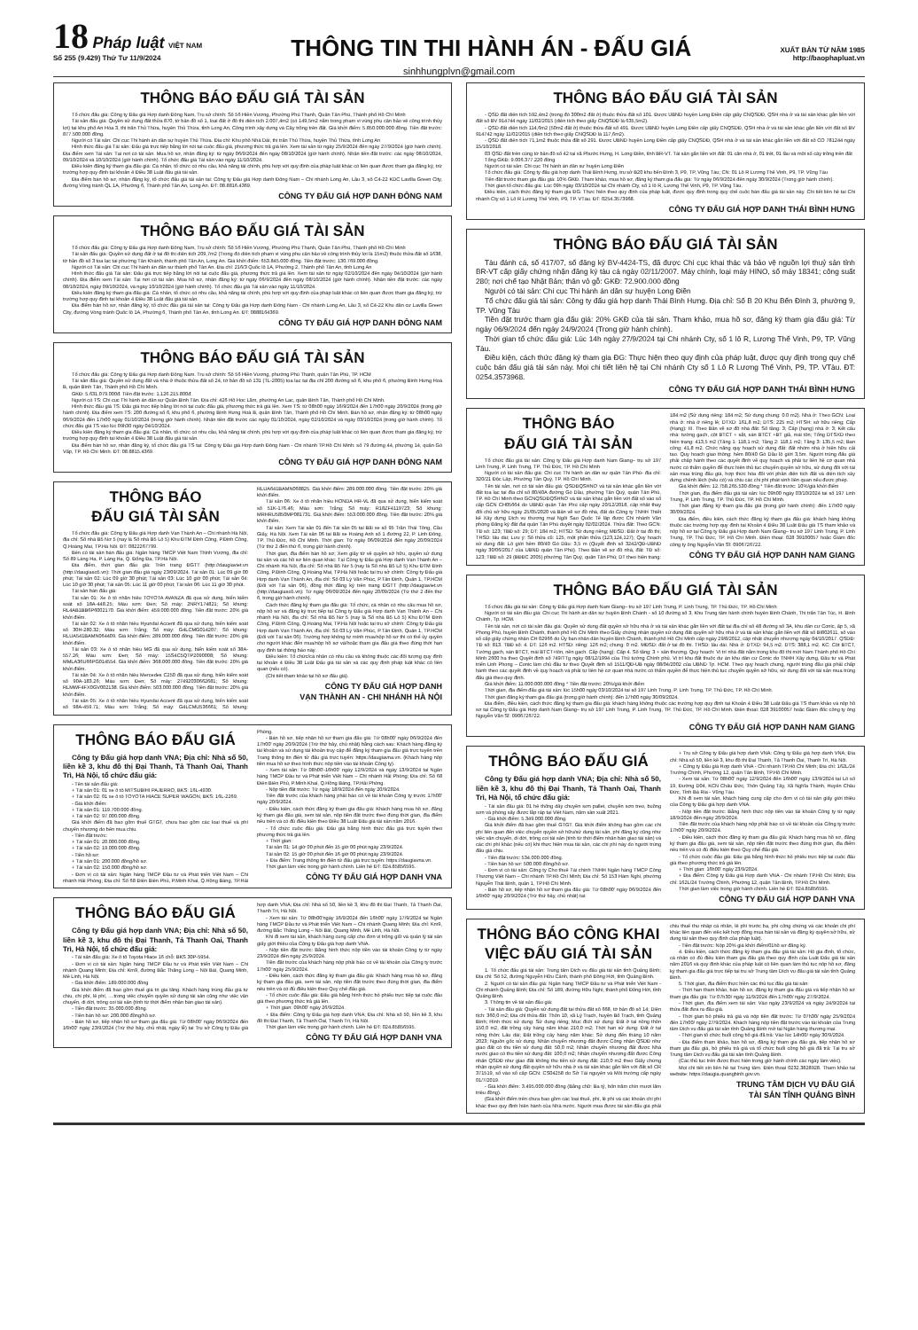18 Pháp luật VIỆT NAM
Số 255 (9.429) Thứ Tư 11/9/2024
THÔNG TIN THI HÀNH ÁN - ĐẤU GIÁ
XUẤT BẢN TỪ NĂM 1985
http://baophapluat.vn
sinhhungplvn@gmail.com
THÔNG BÁO ĐẤU GIÁ TÀI SẢN
Tổ chức đấu giá: Công ty Đấu giá Hợp danh Đông Nam, Trụ sở chính: Số 56 Hiền Vương, Phường Phú Thạnh, Quận Tân Phú, Thành phố Hồ Chí Minh
Tài sản đấu giá: Quyền sử dụng đất thửa 870, tờ bản đồ số 1, loại đất ở đô thị diện tích 2.007,4m2 (có 149,5m2 nằm trong phạm vi vùng phụ cận bảo vệ công trình thủy lợi) tại khu phố An Hòa 3, thị trấn Thủ Thừa, huyện Thủ Thừa, tỉnh Long An, Công trình xây dựng và Cây trồng trên đất. Giá khởi điểm: 5.850.000.000 đồng. Tiền đặt trước: 877.500.000 đồng.
Người có Tài sản: Chi cục Thi hành án dân sự huyện Thủ Thừa. Địa chỉ: Khu phố Nhà Dài, thị trấn Thủ Thừa, huyện Thủ Thừa, tỉnh Long An
Hình thức đấu giá Tài sản: Đấu giá trực tiếp bằng lời nói tại cuộc đấu giá, phương thức trả giá lên. Xem tài sản từ ngày 25/9/2024 đến ngày 27/9/2024 (giờ hành chính). Địa điểm xem Tài sản: Tại nơi có tài sản. Mua hồ sơ, nhận đăng ký: từ ngày 06/9/2024 đến ngày 08/10/2024 (giờ hành chính). Nhận tiền đặt trước: các ngày 08/10/2024, 09/10/2024 và 10/10/2024 (giờ hành chính). Tổ chức đấu giá Tài sản vào ngày 11/10/2024.
Điều kiện đăng ký tham gia đấu giá: Cá nhân, tổ chức có nhu cầu, khả năng tài chính, phù hợp với quy định của pháp luật khác có liên quan được tham gia đăng ký, trừ trường hợp quy định tại khoản 4 Điều 38 Luật đấu giá tài sản.
Địa điểm bán hồ sơ, nhận đăng ký, tổ chức đấu giá tài sản tại: Công ty Đấu giá Hợp danh Đông Nam – Chi nhánh Long An, Lầu 3, số C4-22 KDC Lavilla Green City, đường Vòng tránh QL 1A, Phường 6, Thành phố Tân An, Long An. ĐT: 08.8816.4369.
CÔNG TY ĐẤU GIÁ HỢP DANH ĐÔNG NAM
THÔNG BÁO ĐẤU GIÁ TÀI SẢN
Tổ chức đấu giá: Công ty Đấu giá Hợp danh Đông Nam, Trụ sở chính: Số 56 Hiền Vương, Phường Phú Thạnh, Quận Tân Phú, Thành phố Hồ Chí Minh
Tài sản đấu giá: Quyền sử dụng đất ở tại đô thị diện tích 209,7m2 (Trong đó diện tích phạm vi vùng phụ cận bảo vệ công trình thủy lợi là 15m2) thuộc thửa đất số 1638, tờ bản đồ số 3 tọa lạc tại phường Tân Khánh, thành phố Tân An, Long An. Giá khởi điểm: 653.845.000 đồng. Tiền đặt trước: 130.769.000 đồng.
Người có Tài sản: Chi cục Thi hành án dân sự thành phố Tân An. Địa chỉ: 216/3 Quốc lộ 1A, Phường 2, Thành phố Tân An, tỉnh Long An
Hình thức đấu giá Tài sản: Đấu giá trực tiếp bằng lời nói tại cuộc đấu giá, phương thức trả giá lên. Xem tài sản từ ngày 02/10/2024 đến ngày 04/10/2024 (giờ hành chính). Địa điểm xem Tài sản: Tại nơi có tài sản. Mua hồ sơ, nhận đăng ký: từ ngày 06/9/2024 đến ngày 08/10/2024 (giờ hành chính). Nhận tiền đặt trước: các ngày 08/10/2024, ngày 09/10/2024, và ngày 10/10/2024 (giờ hành chính). Tổ chức đấu giá Tài sản vào ngày 11/10/2024.
Điều kiện đăng ký tham gia đấu giá: Cá nhân, tổ chức có nhu cầu, khả năng tài chính, phù hợp với quy định của pháp luật khác có liên quan được tham gia đăng ký, trừ trường hợp quy định tại khoản 4 Điều 38 Luật đấu giá tài sản.
Địa điểm bán hồ sơ, nhận đăng ký, tổ chức đấu giá tài sản tại: Công ty Đấu giá Hợp danh Đông Nam - Chi nhánh Long An, Lầu 3, số C4-22 Khu dân cư Lavilla Green City, đường Vòng tránh Quốc lộ 1A, Phường 6, Thành phố Tân An, tỉnh Long An. ĐT: 0888164369.
CÔNG TY ĐẤU GIÁ HỢP DANH ĐÔNG NAM
THÔNG BÁO ĐẤU GIÁ TÀI SẢN
Tổ chức đấu giá: Công ty Đấu giá Hợp danh Đông Nam. Trụ sở chính: Số 56 Hiền Vương, phường Phú Thạnh, quận Tân Phú, TP. HCM
Tài sản đấu giá: Quyền sử dụng đất và nhà ở thuộc thửa đất số 24, tờ bản đồ số 131 (TL-2005) tọa lạc tại địa chỉ 200 đường số 6, khu phố 6, phường Bình Hưng Hoà B, quận Bình Tân, Thành phố Hồ Chí Minh.
GKĐ: 5.631.079.000đ. Tiền đặt trước: 1.126.215.800đ.
Người có TS: Chi cục Thi hành án dân sự Quận Bình Tân. Địa chỉ: 426 Hồ Học Lãm, phường An Lạc, quận Bình Tân, Thành phố Hồ Chí Minh.
Hình thức đấu giá TS: Đấu giá trực tiếp bằng lời nói tại cuộc đấu giá, phương thức trả giá lên. Xem TS: từ 08h00 ngày 16/9/2024 đến 17h00 ngày 20/9/2024 (trong giờ hành chính). Địa điểm xem TS: 200 đường số 6, khu phố 6, phường Bình Hưng Hoà B, quận Bình Tân, Thành phố Hồ Chí Minh. Bán hồ sơ, nhận đăng ký: từ 08h00 ngày 06/9/2024 đến 17h00 ngày 01/10/2024 (trong giờ hành chính). Nhận tiền đặt trước các ngày 01/10/2024, ngày 02/10/2024 và ngày 03/10/2024 (trong giờ hành chính). Tổ chức đấu giá TS vào lúc 09h30 ngày 04/10/2024.
Điều kiện đăng ký tham gia đấu giá: Cá nhân, tổ chức có nhu cầu, khả năng tài chính, phù hợp với quy định của pháp luật khác có liên quan được tham gia đăng ký, trừ trường hợp quy định tại khoản 4 Điều 38 Luật đấu giá tài sản.
Địa điểm bán hồ sơ, nhận đăng ký, tổ chức đấu giá TS tại: Công ty Đấu giá Hợp danh Đông Nam - Chi nhánh TP.Hồ Chí Minh: số 79 đường 44, phường 14, quận Gò Vấp, TP. Hồ Chí Minh. ĐT: 08.8815.4369.
CÔNG TY ĐẤU GIÁ HỢP DANH ĐÔNG NAM
THÔNG BÁO
ĐẤU GIÁ TÀI SẢN
Tổ chức đấu giá: Công ty Đấu giá Hợp danh Vạn Thành An – Chi nhánh Hà Nội, địa chỉ: Số nhà B5 Nơ 5 (nay là Số nhà B5 Lô 5) Khu ĐTM Định Công, P.Định Công, Q.Hoàng Mai, TP.Hà Nội. ĐT: 0822267799.
Bên có tài sản bán đấu giá: Ngân hàng TMCP Việt Nam Thịnh Vượng, địa chỉ: Số 89 Láng Hạ, P. Láng Hạ, Q. Đống Đa, TP.Hà Nội.
Địa điểm, thời gian đấu giá: Trên trang ĐGTT (http://daugiaviet.vn (http://daugiaso5.vn): Thời gian đấu giá ngày 23/09/2024. Tài sản 01: Lúc 09 giờ 00 phút; Tài sản 02: Lúc 09 giờ 30 phút; Tài sản 03: Lúc 10 giờ 00 phút; Tài sản 04: Lúc 10 giờ 30 phút; Tài sản 05: Lúc 11 giờ 00 phút; Tài sản 06: Lúc 11 giờ 30 phút.
Tài sản bán đấu giá:
Tài sản 01: Xe ô tô nhãn hiệu TOYOTA AVANZA đã qua sử dụng, biển kiểm soát số 18A-448.25; Màu sơn: Đen; Số máy: 2NRY174821; Số khung: RL4AB1BB6P6002170. Giá khởi điểm: 459.000.000 đồng. Tiền đặt trước: 20% giá khởi điểm.
Tài sản 02: Xe ô tô nhãn hiệu Hyundai Accent đã qua sử dụng, biển kiểm soát số 30H-280.32; Màu sơn: Trắng; Số máy: G4LCMG014207; Số khung: RLUA541BAMN064409. Giá khởi điểm: 289.000.000 đồng. Tiền đặt trước: 20% giá khởi điểm.
Tài sản 03: Xe ô tô nhãn hiệu MG đã qua sử dụng, biển kiểm soát số 38A-557.26; Màu sơn: Đen; Số máy: 15S4C5QTP2090008; Số khung: MMLA36U66PG014554. Giá khởi điểm: 368.000.000 đồng. Tiền đặt trước: 20% giá khởi điểm.
Tài sản 04: Xe ô tô nhãn hiệu Mercedes C250 đã qua sử dụng, biển kiểm soát số 90A-183.26; Màu sơn: Đen; Số máy: 27492030662681; Số khung: RLMWF4FX0GV002138. Giá khởi điểm: 503.000.000 đồng. Tiền đặt trước: 20% giá khởi điểm.
Tài sản 05: Xe ô tô nhãn hiệu Hyundai Accent đã qua sử dụng, biển kiểm soát số 98A-459.71; Màu sơn: Trắng; Số máy: G4LCMU536661; Số khung: RLUA641BAMN068825. Giá khởi điểm: 289.000.000 đồng. Tiền đặt trước: 20% giá khởi điểm.
Tài sản 06: Xe ô tô nhãn hiệu HONDA HR-VL đã qua sử dụng, biển kiểm soát số 51K-176.46; Màu sơn: Trắng; Số máy: R18ZF4119723; Số khung: MRHRU5850MP081731. Giá khởi điểm: 553.000.000 đồng. Tiền đặt trước: 20% giá khởi điểm.
Tài sản: Xem Tài sản 01 đến Tài sản 05 tại Bãi xe số 95 Trần Thái Tông, Cầu Giấy, Hà Nội. Xem Tài sản 06 tại Bãi xe Hoàng Anh số 1 đường 22, P. Linh Đông, TP. Thủ Đức, Hồ Chí Minh. Thời gian: Từ ngày 06/09/2024 đến ngày 20/09/2024 (Từ thứ 2 đến thứ 6, trong giờ hành chính).
Thời gian, địa điểm bán hồ sơ; Xem giấy tờ về quyền sở hữu, quyền sử dụng tài sản và các hồ sơ liên quan khác: Tại Công ty Đấu giá Hợp danh Vạn Thành An – Chi nhánh Hà Nội, địa chỉ: Số nhà B5 Nơ 5 (nay là Số nhà B5 Lô 5) Khu ĐTM Định Công, P.Định Công, Q.Hoàng Mai, TP.Hà Nội hoặc tại trụ sở chính: Công ty Đấu giá Hợp danh Vạn Thành An, địa chỉ: Số 03 Lý Văn Phúc, P.Tân Định, Quận 1, TP.HCM (Đối với Tài sản 06), đồng thời đăng ký trên trang ĐGTT (http://daugiaviet.vn (http://daugiaso5.vn): Từ ngày 06/09/2024 đến ngày 20/09/2024 (Từ thứ 2 đến thứ 6, trong giờ hành chính).
Cách thức đăng ký tham gia đấu giá: Tổ chức, cá nhân có nhu cầu mua hồ sơ, nộp hồ sơ và đăng ký trực tiếp tại Công ty Đấu giá Hợp danh Vạn Thành An – Chi nhánh Hà Nội, địa chỉ: Số nhà B5 Nơ 5 (nay là Số nhà B5 Lô 5) Khu ĐTM Định Công, P.Định Công, Q.Hoàng Mai, TP.Hà Nội hoặc tại trụ sở chính: Công ty Đấu giá Hợp danh Vạn Thành An, địa chỉ: Số 03 Lý Văn Phúc, P.Tân Định, Quận 1, TP.HCM (Đối với Tài sản 06). Trường hợp không tự mình mua/nộp hồ sơ thì có thể ủy quyền cho người khác đến mua/nộp hồ sơ và/hoặc tham gia đấu giá theo đúng thời hạn quy định tại thông báo này.
Điều kiện: Tổ chức/cá nhân có nhu cầu và không thuộc các đối tượng quy định tại khoản 4 Điều 38 Luật Đấu giá tài sản và các quy định pháp luật khác có liên quan (nếu có).
(Chi tiết tham khảo tại hồ sơ đấu giá).
CÔNG TY ĐẤU GIÁ HỢP DANH
VẠN THÀNH AN - CHI NHÁNH HÀ NỘI
THÔNG BÁO ĐẤU GIÁ
Công ty Đấu giá hợp danh VNA; Địa chỉ: Nhà số 50, liền kề 3, khu đô thị Đại Thanh, Tả Thanh Oai, Thanh Trì, Hà Nội, tổ chức đấu giá:
- Tên tài sản đấu giá:
+ Tài sản 01: 01 xe ô tô MITSUBIHI PAJERRO, BKS: 16L-4930.
+ Tài sản 02: 01 xe ô tô TOYOTA HIACE SUPER WAGON, BKS: 16L-2269.
- Giá khởi điểm:
+ Tài sản 01: 119.700.000 đồng.
+ Tài sản 02: 97.000.000 đồng.
Giá khởi điểm đã bao gồm thuế GTGT, chưa bao gồm các loại thuế và phí chuyển nhượng do bên mua chịu.
- Tiền đặt trước:
+ Tài sản 01: 20.000.000 đồng.
+ Tài sản 02: 19.000.000 đồng.
- Tiền hồ sơ:
+ Tài sản 01: 200.000 đồng/hồ sơ.
+ Tài sản 02: 150.000 đồng/hồ sơ.
- Đơn vị có tài sản: Ngân hàng TMCP Đầu tư và Phát triển Việt Nam – Chi nhánh Hải Phòng; Địa chỉ: Số 68 Điện Biên Phủ, P.Minh Khai, Q.Hồng Bàng, TP.Hải Phòng.
- Bán hồ sơ, tiếp nhận hồ sơ tham gia đấu giá: Từ 08h00' ngày 06/9/2024 đến 17h00' ngày 20/9/2024 (Trừ thứ bảy, chủ nhật) bằng cách sau: Khách hàng đăng ký tài khoản và sử dụng tài khoản truy cập để đăng ký tham gia đấu giá trực tuyến trên Trang thông tin điện tử đấu giá trực tuyến: https://daugiavna.vn. (Khách hàng nộp tiền mua hồ sơ theo hình thức nộp tiền vào tài khoản Công ty).
- Xem tài sản: Từ 08h00'-16h00' ngày 12/9/2024 và ngày 13/9/2024 tại Ngân hàng TMCP Đầu tư và Phát triển Việt Nam – Chi nhánh Hải Phòng; Địa chỉ: Số 68 Điện Biên Phủ, P.Minh Khai, Q.Hồng Bàng, TP.Hải Phòng.
- Nộp tiền đặt trước: Từ ngày 18/9/2024 đến ngày 20/9/2024.
Tiền đặt trước của khách hàng phải báo có về tài khoản Công ty trước 17h00' ngày 20/9/2024.
- Điều kiện, cách thức đăng ký tham gia đấu giá: Khách hàng mua hồ sơ, đăng ký tham gia đấu giá, xem tài sản, nộp tiền đặt trước theo đúng thời gian, địa điểm nêu trên và có đủ điều kiện theo Điều 38 Luật Đấu giá tài sản năm 2016.
- Tổ chức cuộc đấu giá: Đấu giá bằng hình thức đấu giá trực tuyến theo phương thức trả giá lên.
+ Thời gian:
Tài sản 01: 14 giờ 00 phút đến 15 giờ 00 phút ngày 23/9/2024.
Tài sản 02: 15 giờ 00 phút đến 16 giờ 00 phút ngày 23/9/2024.
+ Địa điểm: Trang thông tin điện tử đấu giá trực tuyến: https://daugiavna.vn.
Thời gian làm việc trong giờ hành chính. Liên hệ ĐT: 024.85856595.
CÔNG TY ĐẤU GIÁ HỢP DANH VNA
THÔNG BÁO ĐẤU GIÁ
Công ty Đấu giá hợp danh VNA; Địa chỉ: Nhà số 50, liền kề 3, khu đô thị Đại Thanh, Tả Thanh Oai, Thanh Trì, Hà Nội, tổ chức đấu giá:
- Tài sản đấu giá: Xe ô tô Toyota Hiace 16 chỗ: BKS 30P-5954.
- Đơn vị có tài sản: Ngân hàng TMCP Đầu tư và Phát triển Việt Nam – Chi nhánh Quang Minh; Địa chỉ: Km9, đường Bắc Thăng Long – Nội Bài, Quang Minh, Mê Linh, Hà Nội.
- Giá khởi điểm: 189.000.000 đồng
Giá khởi điểm đã bao gồm thuế giá trị gia tăng. Khách hàng trúng đấu giá tự chịu, chi phí, lệ phí, ....trong việc chuyển quyền sử dụng tài sản cũng như việc vận chuyển, di dời, trông coi tài sản (tính từ thời điểm nhận bàn giao tài sản).
- Tiền đặt trước: 35.000.000 đồng.
- Tiền bán hồ sơ: 200.000 đồng/hồ sơ.
- Bán hồ sơ, tiếp nhận hồ sơ tham gia đấu giá: Từ 08h00' ngày 06/9/2024 đến 16h00' ngày 23/9/2024 (Trừ thứ bảy, chủ nhật, ngày lễ) tại Trụ sở Công ty Đấu giá hợp danh VNA; Địa chỉ: Nhà số 50, liền kề 3, khu đô thị Đại Thanh, Tả Thanh Oai, Thanh Trì, Hà Nội.
- Xem tài sản: Từ 08h00'ngày 16/9/2024 đến 16h00' ngày 17/9/2024 tại Ngân hàng TMCP Đầu tư và Phát triển Việt Nam – Chi nhánh Quang Minh; Địa chỉ: Km9, đường Bắc Thăng Long – Nội Bài, Quang Minh, Mê Linh, Hà Nội.
Khi đi xem tài sản, khách hàng cung cấp cho đơn vị trông giữ và quản lý tài sản giấy giới thiệu của Công ty Đấu giá hợp danh VNA.
- Nộp tiền đặt trước: Bằng hình thức nộp tiền vào tài khoản Công ty từ ngày 23/9/2024 đến ngày 25/9/2024.
Tiền đặt trước của khách hàng nộp phải báo có về tài khoản của Công ty trước 17h00' ngày 25/9/2024.
- Điều kiện, cách thức đăng ký tham gia đấu giá: Khách hàng mua hồ sơ, đăng ký tham gia đấu giá, xem tài sản, nộp tiền đặt trước theo đúng thời gian, địa điểm nêu trên và có đủ điều kiện theo Quy chế đấu giá.
- Tổ chức cuộc đấu giá: Đấu giá bằng hình thức bỏ phiếu trực tiếp tại cuộc đấu giá theo phương thức trả giá lên.
+ Thời gian: 09h00' ngày 26/9/2024.
+ Địa điểm: Công ty Đấu giá hợp danh VNA; Địa chỉ: Nhà số 50, liền kề 3, khu đô thị Đại Thanh, Tả Thanh Oai, Thanh Trì, Hà Nội.
Thời gian làm việc trong giờ hành chính. Liên hệ ĐT: 024.85856595.
CÔNG TY ĐẤU GIÁ HỢP DANH VNA
THÔNG BÁO ĐẤU GIÁ TÀI SẢN
- QSD đất diện tích 592,4m2 (trong đó 300m2 đất ở) thuộc thửa đất số 101. Được UBND huyện Long Điền cấp giấy CNQSDĐ, QSH nhà ở và tài sản khác gắn liền với đất số BV 914744 ngày 11/02/2015 (diện tích theo giấy CNQSDĐ là 635,5m2).
- QSD đất diện tích 114,6m2 (50m2 đất ở) thuộc thửa đất số 491. Được UBND huyện Long Điền cấp giấy CNQSDĐ, QSH nhà ở và tài sản khác gắn liền với đất số BV 914742 ngày 11/02/2015 (diện tích theo giấy CNQSDĐ là 117,6m2).
- QSD đất diện tích 71,1m2 thuộc thửa đất số 291. Được UBND huyện Long Điền cấp giấy CNQSDĐ, QSH nhà ở và tài sản khác gắn liền với đất số CO 781244 ngày 15/10/2018.
03 QSD đất trên cùng tờ bản đồ số 42 tại xã Phước Hưng, H. Long Điền, tỉnh BR-VT. Tài sản gắn liền với đất: 01 căn nhà ở, 01 trệt, 01 lầu và một số cây trồng trên đất
Tổng GKĐ: 9.006.377.220 đồng
Người có tài sản: Chi cục Thi hành án dân sự huyện Long Điền
Tổ chức đấu giá: Công ty đấu giá hợp danh Thái Bình Hưng, trụ sở B20 khu bến Đình 3, P9, TP, Vũng Tàu; CN: 01 Lô R Lương Thế Vinh, P9, TP. Vũng Tàu
Tiền đặt trước tham gia đấu giá: 10% GKĐ. Tham khảo, mua hồ sơ, đăng ký tham gia đấu giá: Từ ngày 06/9/2024 đến ngày 30/9/2024 (Trong giờ hành chính).
Thời gian tổ chức đấu giá: Lúc 09h ngày 03/10/2024 tại Chi nhánh Cty, số 1 lô R, Lương Thế Vinh, P9, TP. Vũng Tàu.
Điều kiện, cách thức đăng ký tham gia ĐG: Thực hiện theo quy định của pháp luật, được quy định trong quy chế cuộc bán đấu giá tài sản này. Chi tiết liên hệ tại Chi nhánh Cty số 1 Lô R Lương Thế Vinh, P9, TP. VTàu. ĐT: 0254.3573968.
CÔNG TY ĐẤU GIÁ HỢP DANH THÁI BÌNH HƯNG
THÔNG BÁO ĐẤU GIÁ TÀI SẢN
Tàu đánh cá, số 417/07, số đăng ký BV-4424-TS, đã được Chi cục khai thác và bảo vệ nguồn lợi thuỷ sản tỉnh BR-VT cấp giấy chứng nhận đăng ký tàu cá ngày 02/11/2007. Máy chính, loại máy HINO, số máy 18341; công suất 280; nơi chế tạo Nhật Bản; thân vỏ gỗ: GKĐ: 72.900.000 đồng
Người có tài sản: Chi cục Thi hành án dân sự huyện Long Điền
Tổ chức đấu giá tài sản: Công ty đấu giá hợp danh Thái Bình Hưng. Địa chỉ: Số B 20 Khu Bến Đình 3, phường 9, TP. Vũng Tàu
Tiền đặt trước tham gia đấu giá: 20% GKĐ của tài sản. Tham khảo, mua hồ sơ, đăng ký tham gia đấu giá: Từ ngày 06/9/2024 đến ngày 24/9/2024 (Trong giờ hành chính).
Thời gian tổ chức đấu giá: Lúc 14h ngày 27/9/2024 tại Chi nhánh Cty, số 1 lô R, Lương Thế Vinh, P9, TP. Vũng Tàu.
Điều kiện, cách thức đăng ký tham gia ĐG: Thực hiện theo quy định của pháp luật, được quy định trong quy chế cuộc bán đấu giá tài sản này. Mọi chi tiết liên hệ tại Chi nhánh Cty số 1 Lô R Lương Thế Vinh, P9, TP. VTàu. ĐT: 0254.3573968.
CÔNG TY ĐẤU GIÁ HỢP DANH THÁI BÌNH HƯNG
THÔNG BÁO
ĐẤU GIÁ TÀI SẢN
Tổ chức đấu giá tài sản: Công ty Đấu giá Hợp danh Nam Giang– trụ sở 197 Linh Trung, P. Linh Trung, TP. Thủ Đức, TP. Hồ Chí Minh
Người có tài sản đấu giá: Chi cục Thi hành án dân sự quận Tân Phú- địa chỉ: 320/21 Độc Lập, Phường Tân Quý, TP. Hồ Chí Minh.
Tên tài sản, nơi có tài sản đấu giá: QSDĐQSHNƠ và tài sản khác gắn liền với đất tọa lạc tại địa chỉ số 80/40A đường Gò Dầu, phường Tân Quý, quận Tân Phú, TP. Hồ Chí Minh theo GCNQSDĐQSHNƠ và tài sản khác gắn liền với đất số vào sổ cấp GCN CH05664 do UBND quận Tân Phú cấp ngày 20/12/2018, cập nhật thay đổi chủ sở hữu ngày 25/05/2020 và Bản vẽ sơ đồ nhà, đất do Công ty TNHH Thiết kế Xây dựng Dịch vụ thương mại Ngôi Sao Quốc Tế lập được Chi nhánh Văn phòng Đăng ký đất đai quận Tân Phú duyệt ngày 02/02/2024. Thửa đất: Theo GCN: TĐ số: 123; TBĐ số: 29; DT: 184 m2; HTSD: Sử dụng riêng; MĐSD: Đất ở tại đô thị; THSD: lâu dài; Lưu ý: Số thửa cũ: 125, một phần thửa (123,124,127); Quy hoạch sử dụng đất: Lộ giới hẻm 80/40 Gò Dầu: 3,5 m (Quyết định số 3242/QĐ-UBND ngày 30/06/2017 của UBND quận Tân Phú). Theo Bản vẽ sơ đồ nhà, đất: TĐ số: 123; TBĐ số: 29 (BĐĐC 2005) phường Tân Quý, quận Tân Phú; DT theo hiện trạng: 184 m2 (Sử dụng riêng: 184 m2; Sử dụng chung: 0.0 m2). Nhà ở: Theo GCN: Loại nhà ở: nhà ở riêng lẻ; DTXD: 161,8 m2; DTS: 225 m2; HTSH: sở hữu riêng; Cấp (Hạng): III. Theo Bản vẽ sơ đồ nhà đất: Số tầng: 3; Cấp (hạng) nhà ở: 3; Kết cấu nhà: tường gạch, cột BTCT + sắt, sàn BTCT +BT giả, mái tôn; Tổng DTSXD theo hiện trạng: 413,5 m2 (Tầng 1: 118,1 m2; Tầng 2: 118,1 m2; Tầng 3: 135,5 m2; Ban công: 41,8 m2. Chức năng quy hoạch sử dụng đất: đất nhóm nhà ở hiện hữu cải tạo. Quy hoạch giao thông: hẻm 80/40 Gò Dầu lộ giới 3,5m. Người trúng đấu giá phải chấp hành theo các quyết định về quy hoạch và phải tự liên hệ cơ quan nhà nước có thẩm quyền để thực hiện thủ tục chuyển quyền sở hữu, sử dụng đối với tài sản mua trúng đấu giá, hợp thức hóa đối với phần diện tích đất và diện tích xây dựng chênh lệch (nếu có) và chịu các chi phí phát sinh liên quan nếu được phép.
Giá khởi điểm: 12.758.265.530 đồng * Tiền đặt trước: 10%/giá khởi điểm
Thời gian, địa điểm đấu giá tài sản: lúc 09h00 ngày 03/10/2024 tại số 197 Linh Trung, P. Linh Trung, TP. Thủ Đức, TP. Hồ Chí Minh.
Thời gian đăng ký tham gia đấu giá (trong giờ hành chính): đến 17h00 ngày 30/09/2024.
Địa điểm, điều kiện, cách thức đăng ký tham gia đấu giá: khách hàng không thuộc các trường hợp quy định tại Khoản 4 Điều 38 Luật Đấu giá TS tham khảo và nộp hồ sơ tại Công ty Đấu giá Hợp danh Nam Giang– trụ sở 197 Linh Trung, P. Linh Trung, TP. Thủ Đức, TP. Hồ Chí Minh. Điện thoại: 028 39100057 hoặc Giám đốc công ty ông Nguyễn Văn Sĩ: 0906726722.
CÔNG TY ĐẤU GIÁ HỢP DANH NAM GIANG
THÔNG BÁO ĐẤU GIÁ TÀI SẢN
Tổ chức đấu giá tài sản: Công ty Đấu giá Hợp danh Nam Giang– trụ sở 197 Linh Trung, P. Linh Trung, TP. Thủ Đức, TP. Hồ Chí Minh
Người có tài sản đấu giá: Chi cục Thi hành án dân sự huyện Bình Chánh - số 10 đường số 3, Khu Trung tâm hành chính huyện Bình Chánh, Thị trấn Tân Túc, H. Bình Chánh, Tp. HCM.
Tên tài sản, nơi có tài sản đấu giá: Quyền sử dụng đất quyền sở hữu nhà ở và tài sản khác gắn liền với đất tại địa chỉ số 48 đường số 3A, khu dân cư Conic, ấp 5, xã Phong Phú, huyện Bình Chánh, thành phố Hồ Chí Minh theo Giấy chứng nhận quyền sử dụng đất quyền sở hữu nhà ở và tài sản khác gắn liền với đất số BI802611, số vào sổ cấp giấy chứng nhận CH 02966 do Ủy ban nhân dân huyện Bình Chánh, thành phố Hồ Chí Minh cấp ngày 29/8/2012, cập nhật chuyển nhượng ngày 04/10/2017. QSDĐ: TĐ số: 813. TBĐ số: 4. DT: 126 m2. HTSD: riêng: 126 m2; chung: 0 m2. MĐSD: đất ở tại đô thị. THSD: lâu dài. Nhà ở: DTXD: 94,5 m2. DTS: 388,1 m2. KC: Cột BTCT, Tường gạch, sàn BTCT, mái BTCT+tôn, nền gạch. Cấp (hạng): Cấp 4. Số tầng: 3 + sân thượng. Quy hoạch: Vị trí nhà đất nằm trong khu đô thị mới Nam Thành phố Hồ Chí Minh 2600 ha theo Quyết định số 749/TTg ngày 08/12/1994 của Thủ tướng Chính phủ. Vị trí khu đất thuộc dự án khu dân cư Conic do TNHH Xây dựng, Đầu tư và Phát triển Linh Phong – Conic làm chủ đầu tư theo Quyết định số 1511/QĐ-UB ngày 08/04/2002 của UBND Tp. HCM. Theo quy hoạch chung, người trúng đấu giá phải chấp hành theo các quyết định về quy hoạch và phải tự liên hệ cơ quan nhà nước có thẩm quyền để thực hiện thủ tục chuyển quyền sở hữu, sử dụng đối với tài sản mua trúng đấu giá theo quy định.
Giá khởi điểm: 11.000.000.000 đồng * Tiền đặt trước: 20%/giá khởi điểm
Thời gian, địa điểm đấu giá tài sản: lúc 15h00 ngày 03/10/2024 tại số 197 Linh Trung, P. Linh Trung, TP. Thủ Đức, TP. Hồ Chí Minh.
Thời gian đăng ký tham gia đấu giá (trong giờ hành chính): đến 17h00 ngày 30/09/2024.
Địa điểm, điều kiện, cách thức đăng ký tham gia đấu giá: khách hàng không thuộc các trường hợp quy định tại Khoản 4 Điều 38 Luật Đấu giá TS tham khảo và nộp hồ sơ tại Công ty Đấu giá Hợp danh Nam Giang– trụ sở 197 Linh Trung, P. Linh Trung, TP. Thủ Đức, TP. Hồ Chí Minh. Điện thoại: 028 39100057 hoặc Giám đốc công ty ông Nguyễn Văn Sĩ: 0906726722.
CÔNG TY ĐẤU GIÁ HỢP DANH NAM GIANG
THÔNG BÁO ĐẤU GIÁ
Công ty Đấu giá hợp danh VNA; Địa chỉ: Nhà số 50, liền kề 3, khu đô thị Đại Thanh, Tả Thanh Oai, Thanh Trì, Hà Nội, tổ chức đấu giá:
- Tài sản đấu giá: 01 hệ thống dây chuyền sơn pallet, chuyền sơn treo, buồng sơn và phòng sấy được lắp ráp tại Việt Nam, năm sản xuất 2021.
- Giá khởi điểm: 5.349.000.000 đồng.
Giá khởi điểm đã bao gồm thuế GTGT. Giá khởi điểm không bao gồm các chi phí liên quan đến việc chuyển quyền sở hữu/sử dụng tài sản, phí đăng ký cũng như việc vận chuyển, di dời, trông coi tài sản (tính từ thời điểm nhận bàn giao tài sản) và các chi phí khác (nếu có) khi thực hiện mua tài sản, các chi phí này do người trúng đấu giá chịu.
- Tiền đặt trước: 534.000.000 đồng.
- Tiền bán hồ sơ: 500.000 đồng/hồ sơ.
- Đơn vị có tài sản: Công ty Cho thuê Tài chính TNHH Ngân hàng TMCP Công Thương Việt Nam – Chi nhánh TP.Hồ Chí Minh; Địa chỉ: Số 153 Hàm Nghi, phường Nguyễn Thái Bình, quận 1, TP.Hồ Chí Minh.
- Bán hồ sơ, tiếp nhận hồ sơ tham gia đấu giá: Từ 08h00' ngày 06/9/2024 đến 16h00' ngày 20/9/2024 (Trừ thứ bảy, chủ nhật) tại:
+ Trụ sở Công ty Đấu giá hợp danh VNA: Công ty Đấu giá hợp danh VNA; Địa chỉ: Nhà số 50, liền kề 3, khu đô thị Đại Thanh, Tả Thanh Oai, Thanh Trì, Hà Nội.
+ Công ty Đấu giá Hợp danh VNA - Chi nhánh TP.Hồ Chí Minh; Địa chỉ: 162L/24 Trường Chinh, Phường 12, quận Tân Bình, TP.Hồ Chí Minh.
- Xem tài sản: Từ 08h00' ngày 12/9/2024 đến 16h00' ngày 13/9/2024 tại Lô số 19, Đường D04, KCN Châu Đức, Thôn Quảng Tây, Xã Nghĩa Thành, Huyện Châu Đức, Tỉnh Bà Rịa - Vũng Tàu.
Khi đi xem tài sản, khách hàng cung cấp cho đơn vị có tài sản giấy giới thiệu của Công ty Đấu giá hợp danh VNA.
- Nộp tiền đặt trước: Bằng hình thức nộp tiền vào tài khoản Công ty từ ngày 18/9/2024 đến ngày 20/9/2024.
Tiền đặt trước của khách hàng nộp phải báo có về tài khoản của Công ty trước 17h00' ngày 20/9/2024.
- Điều kiện, cách thức đăng ký tham gia đấu giá: Khách hàng mua hồ sơ, đăng ký tham gia đấu giá, xem tài sản, nộp tiền đặt trước theo đúng thời gian, địa điểm nêu trên và có đủ điều kiện theo Quy chế đấu giá.
- Tổ chức cuộc đấu giá: Đấu giá bằng hình thức bỏ phiếu trực tiếp tại cuộc đấu giá theo phương thức trả giá lên.
+ Thời gian: 16h00' ngày 23/9/2024.
+ Địa điểm: Công ty Đấu giá Hợp danh VNA - Chi nhánh TP.Hồ Chí Minh; Địa chỉ: 162L/24 Trường Chinh, Phường 12, quận Tân Bình, TP.Hồ Chí Minh.
Thời gian làm việc trong giờ hành chính. Liên hệ ĐT: 024.85856595.
CÔNG TY ĐẤU GIÁ HỢP DANH VNA
THÔNG BÁO CÔNG KHAI VIỆC ĐẤU GIÁ TÀI SẢN
1. Tổ chức đấu giá tài sản: Trung tâm Dịch vụ đấu giá tài sản tỉnh Quảng Bình; Địa chỉ: Số 52, đường Nguyễn Hữu Cảnh, thành phố Đồng Hới, tỉnh Quảng Bình.
2. Người có tài sản đấu giá: Ngân hàng TMCP Đầu tư và Phát triển Việt Nam - Chi nhánh Quảng Bình; Địa chỉ: Số 189, đường Hữu Nghị, thành phố Đồng Hới, tỉnh Quảng Bình.
3. Thông tin về tài sản đấu giá:
- Tài sản đấu giá: Quyền sử dụng đất tại thửa đất số 668, tờ bản đồ số 14; Diện tích: 360,0 m2; Địa chỉ thửa đất: Thôn 10, xã Lý Trạch, huyện Bố Trạch, tỉnh Quảng Bình; Hình thức sử dụng: Sử dụng riêng; Mục đích sử dụng: Đất ở tại nông thôn 150,0 m2, đất trồng cây hàng năm khác 210,0 m2; Thời hạn sử dụng: Đất ở tại nông thôn: Lâu dài; Đất trồng cây hàng năm khác: Sử dụng đến tháng 10 năm 2023; Nguồn gốc sử dụng: Nhận chuyển nhượng đất được Công nhận QSDĐ như giao đất có thu tiền sử dụng đất: 50,0 m2; Nhận chuyển nhượng đất được Nhà nước giao có thu tiền sử dụng đất: 100,0 m2; Nhận chuyển nhượng đất được Công nhận QSDĐ như giao đất không thu tiền sử dụng đất: 210,0 m2 theo Giấy chứng nhận quyền sử dụng đất quyền sở hữu nhà ở và tài sản khác gắn liền với đất số CR 371519, số vào sổ cấp GCN: CS04258 do Sở Tài nguyên và Môi trường cấp ngày 01/7/2019.
- Giá khởi điểm: 3.495.000.000 đồng (Bằng chữ: Ba tỷ, bốn trăm chín mươi lăm triệu đồng).
(Giá khởi điểm trên chưa bao gồm các loại thuế, phí, lệ phí và các khoản chi phí khác theo quy định hiện hành của Nhà nước. Người mua được tài sản đấu giá phải chịu thuế thu nhập cá nhân, lệ phí trước bạ, phí công chứng và các khoản chi phí khác liên quan đến việc kết hợp đồng mua bán tài sản và đăng ký quyền sở hữu, sử dụng tài sản theo quy định của pháp luật).
- Tiền đặt trước: Nộp 20% giá khởi điểm/01hồ sơ đăng ký.
4. Điều kiện, cách thức đăng ký tham gia đấu giá tài sản: Hộ gia đình, tổ chức, cá nhân có đủ điều kiện tham gia đấu giá theo quy định của Luật Đấu giá tài sản năm 2016 và quy định khác của pháp luật có liên quan làm thủ tục nộp hồ sơ, đăng ký tham gia đấu giá trực tiếp tại trụ sở Trung tâm Dịch vụ đấu giá tài sản tỉnh Quảng Bình.
5. Thời gian, địa điểm thực hiện các thủ tục đấu giá tài sản:
- Thời hạn tham khảo, bán hồ sơ, đăng ký tham gia đấu giá và tiếp nhận hồ sơ tham gia đấu giá: Từ 07h30/ ngày 11/9/2024 đến 17h00/ ngày 27/9/2024.
- Thời gian, địa điểm xem tài sản: Vào ngày 23/9/2024 và ngày 24/9/2024 tại thửa đất đưa ra đấu giá.
- Thời gian bỏ phiếu trả giá và nộp tiền đặt trước: Từ 07h30/ ngày 25/9/2024 đến 17h00/ ngày 27/9/2024. Khách hàng nộp tiền đặt trước vào tài khoản của Trung tâm Dịch vụ đấu giá tài sản tỉnh Quảng Bình mở tại Ngân hàng thương mại.
- Thời gian tổ chức buổi công bố giá đã trả: Vào lúc 14h00/ ngày 30/9/2024.
- Địa điểm tham khảo, bán hồ sơ, đăng ký tham gia đấu giá, tiếp nhận hồ sơ tham gia đấu giá, bỏ phiếu trả giá và tổ chức buổi công bố giá đã trả: Tại trụ sở Trung tâm Dịch vụ đấu giá tài sản tỉnh Quảng Bình.
(Các thủ tục trên được thực hiện trong giờ hành chính các ngày làm việc).
Mọi chi tiết xin liên hệ tại Trung tâm. Điện thoại 0232.3828928. Tham khảo tại website: https://daugia.quangbinh.gov.vn.
TRUNG TÂM DỊCH VỤ ĐẤU GIÁ
TÀI SẢN TỈNH QUẢNG BÌNH